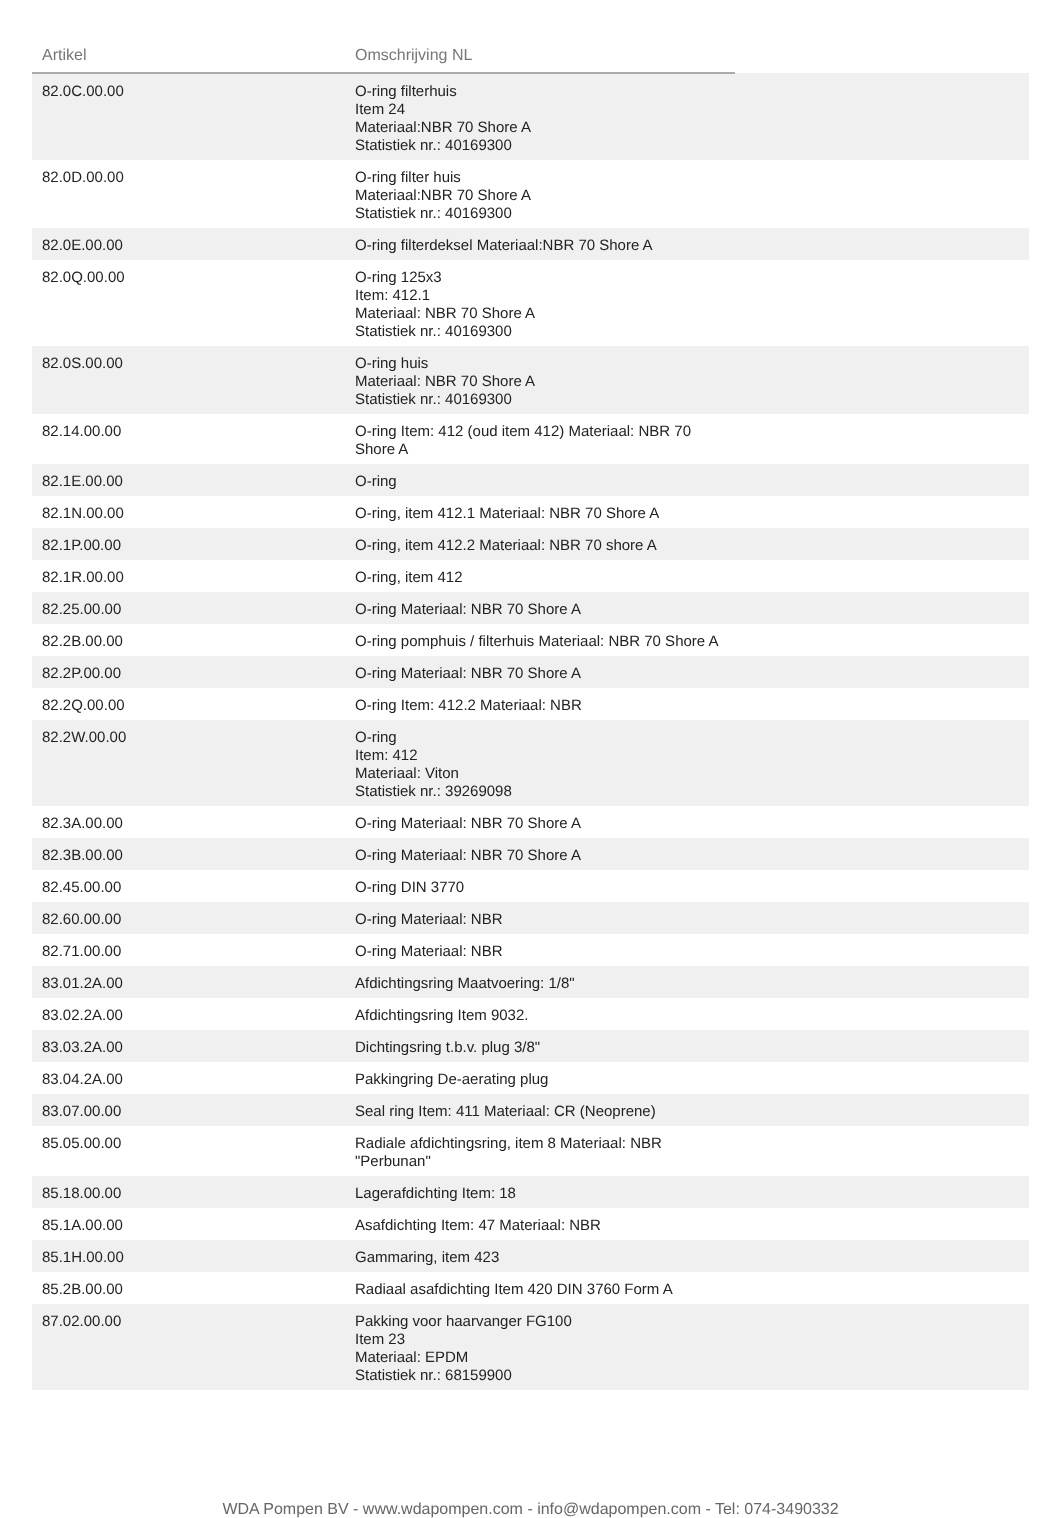| Artikel | Omschrijving NL | |
| --- | --- | --- |
| 82.0C.00.00 | O-ring filterhuis Item 24 Materiaal:NBR 70 Shore A Statistiek nr.: 40169300 | |
| 82.0D.00.00 | O-ring filter huis Materiaal:NBR 70 Shore A Statistiek nr.: 40169300 | |
| 82.0E.00.00 | O-ring filterdeksel Materiaal:NBR 70 Shore A | |
| 82.0Q.00.00 | O-ring 125x3 Item: 412.1 Materiaal: NBR 70 Shore A Statistiek nr.: 40169300 | |
| 82.0S.00.00 | O-ring huis Materiaal: NBR 70 Shore A Statistiek nr.: 40169300 | |
| 82.14.00.00 | O-ring Item: 412 (oud item 412) Materiaal: NBR 70 Shore A | |
| 82.1E.00.00 | O-ring | |
| 82.1N.00.00 | O-ring, item 412.1 Materiaal: NBR 70 Shore A | |
| 82.1P.00.00 | O-ring, item 412.2 Materiaal: NBR 70 shore A | |
| 82.1R.00.00 | O-ring, item 412 | |
| 82.25.00.00 | O-ring Materiaal: NBR 70 Shore A | |
| 82.2B.00.00 | O-ring pomphuis / filterhuis Materiaal: NBR 70 Shore A | |
| 82.2P.00.00 | O-ring Materiaal: NBR 70 Shore A | |
| 82.2Q.00.00 | O-ring Item: 412.2 Materiaal: NBR | |
| 82.2W.00.00 | O-ring Item: 412 Materiaal: Viton Statistiek nr.: 39269098 | |
| 82.3A.00.00 | O-ring Materiaal: NBR 70 Shore A | |
| 82.3B.00.00 | O-ring Materiaal: NBR 70 Shore A | |
| 82.45.00.00 | O-ring DIN 3770 | |
| 82.60.00.00 | O-ring Materiaal: NBR | |
| 82.71.00.00 | O-ring Materiaal: NBR | |
| 83.01.2A.00 | Afdichtingsring Maatvoering: 1/8" | |
| 83.02.2A.00 | Afdichtingsring Item 9032. | |
| 83.03.2A.00 | Dichtingsring t.b.v. plug 3/8" | |
| 83.04.2A.00 | Pakkingring De-aerating plug | |
| 83.07.00.00 | Seal ring Item: 411 Materiaal: CR (Neoprene) | |
| 85.05.00.00 | Radiale afdichtingsring, item 8 Materiaal: NBR "Perbunan" | |
| 85.18.00.00 | Lagerafdichting Item: 18 | |
| 85.1A.00.00 | Asafdichting Item: 47 Materiaal: NBR | |
| 85.1H.00.00 | Gammaring, item 423 | |
| 85.2B.00.00 | Radiaal asafdichting Item 420 DIN 3760 Form A | |
| 87.02.00.00 | Pakking voor haarvanger FG100 Item 23 Materiaal: EPDM Statistiek nr.: 68159900 | |
WDA Pompen BV - www.wdapompen.com - info@wdapompen.com - Tel: 074-3490332